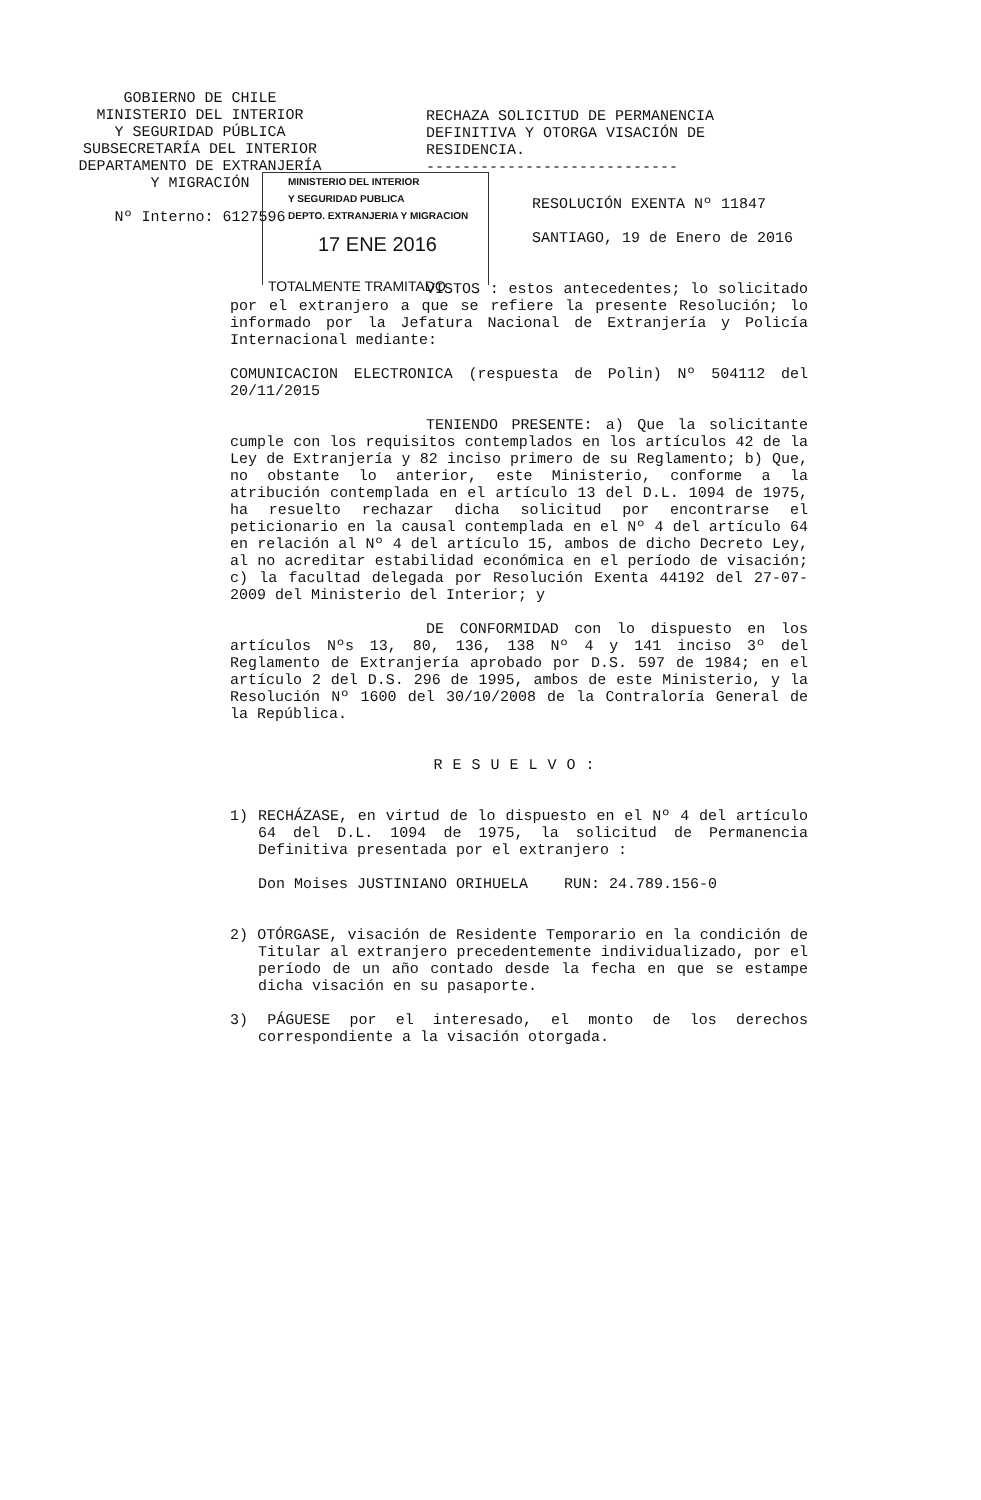GOBIERNO DE CHILE
MINISTERIO DEL INTERIOR
Y SEGURIDAD PÚBLICA
SUBSECRETARÍA DEL INTERIOR
DEPARTAMENTO DE EXTRANJERÍA
Y MIGRACIÓN
Nº Interno: 6127596
RECHAZA SOLICITUD DE PERMANENCIA DEFINITIVA Y OTORGA VISACIÓN DE RESIDENCIA.
----------------------------
MINISTERIO DEL INTERIOR
Y SEGURIDAD PUBLICA
DEPTO. EXTRANJERIA Y MIGRACION
17 ENE 2016
TOTALMENTE TRAMITADO
RESOLUCIÓN EXENTA Nº 11847
SANTIAGO, 19 de Enero de 2016
VISTOS : estos antecedentes; lo solicitado por el extranjero a que se refiere la presente Resolución; lo informado por la Jefatura Nacional de Extranjería y Policía Internacional mediante:
COMUNICACION ELECTRONICA (respuesta de Polin) Nº 504112 del 20/11/2015
TENIENDO PRESENTE: a) Que la solicitante cumple con los requisitos contemplados en los artículos 42 de la Ley de Extranjería y 82 inciso primero de su Reglamento; b) Que, no obstante lo anterior, este Ministerio, conforme a la atribución contemplada en el artículo 13 del D.L. 1094 de 1975, ha resuelto rechazar dicha solicitud por encontrarse el peticionario en la causal contemplada en el Nº 4 del artículo 64 en relación al Nº 4 del artículo 15, ambos de dicho Decreto Ley, al no acreditar estabilidad económica en el período de visación; c) la facultad delegada por Resolución Exenta 44192 del 27-07-2009 del Ministerio del Interior; y
DE CONFORMIDAD con lo dispuesto en los artículos Nºs 13, 80, 136, 138 Nº 4 y 141 inciso 3º del Reglamento de Extranjería aprobado por D.S. 597 de 1984; en el artículo 2 del D.S. 296 de 1995, ambos de este Ministerio, y la Resolución Nº 1600 del 30/10/2008 de la Contraloría General de la República.
RESUELVO:
1) RECHÁZASE, en virtud de lo dispuesto en el Nº 4 del artículo 64 del D.L. 1094 de 1975, la solicitud de Permanencia Definitiva presentada por el extranjero :
Don Moises JUSTINIANO ORIHUELA RUN: 24.789.156-0
2) OTÓRGASE, visación de Residente Temporario en la condición de Titular al extranjero precedentemente individualizado, por el período de un año contado desde la fecha en que se estampe dicha visación en su pasaporte.
3) PÁGUESE por el interesado, el monto de los derechos correspondiente a la visación otorgada.